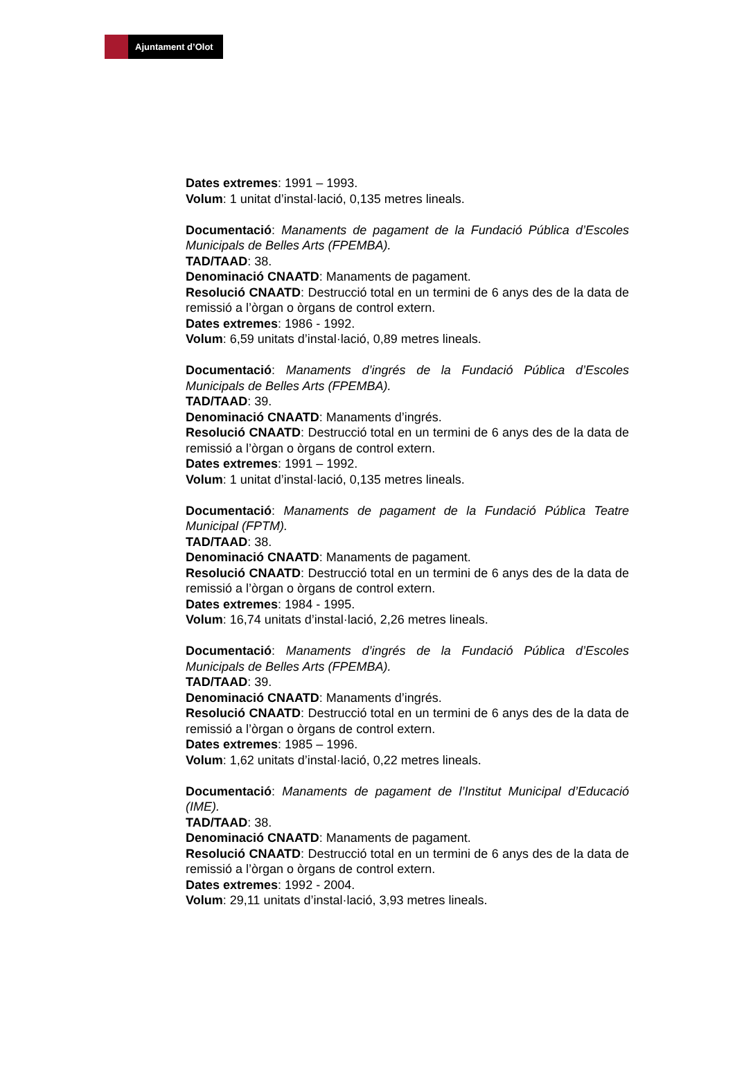Ajuntament d’Olot
Dates extremes: 1991 – 1993.
Volum: 1 unitat d’instal·lació, 0,135 metres lineals.
Documentació: Manaments de pagament de la Fundació Pública d’Escoles Municipals de Belles Arts (FPEMBA).
TAD/TAAD: 38.
Denominació CNAATD: Manaments de pagament.
Resolució CNAATD: Destrucció total en un termini de 6 anys des de la data de remissió a l’òrgan o òrgans de control extern.
Dates extremes: 1986 - 1992.
Volum: 6,59 unitats d’instal·lació, 0,89 metres lineals.
Documentació: Manaments d’ingrés de la Fundació Pública d’Escoles Municipals de Belles Arts (FPEMBA).
TAD/TAAD: 39.
Denominació CNAATD: Manaments d’ingrés.
Resolució CNAATD: Destrucció total en un termini de 6 anys des de la data de remissió a l’òrgan o òrgans de control extern.
Dates extremes: 1991 – 1992.
Volum: 1 unitat d’instal·lació, 0,135 metres lineals.
Documentació: Manaments de pagament de la Fundació Pública Teatre Municipal (FPTM).
TAD/TAAD: 38.
Denominació CNAATD: Manaments de pagament.
Resolució CNAATD: Destrucció total en un termini de 6 anys des de la data de remissió a l’òrgan o òrgans de control extern.
Dates extremes: 1984 - 1995.
Volum: 16,74 unitats d’instal·lació, 2,26 metres lineals.
Documentació: Manaments d’ingrés de la Fundació Pública d’Escoles Municipals de Belles Arts (FPEMBA).
TAD/TAAD: 39.
Denominació CNAATD: Manaments d’ingrés.
Resolució CNAATD: Destrucció total en un termini de 6 anys des de la data de remissió a l’òrgan o òrgans de control extern.
Dates extremes: 1985 – 1996.
Volum: 1,62 unitats d’instal·lació, 0,22 metres lineals.
Documentació: Manaments de pagament de l’Institut Municipal d’Educació (IME).
TAD/TAAD: 38.
Denominació CNAATD: Manaments de pagament.
Resolució CNAATD: Destrucció total en un termini de 6 anys des de la data de remissió a l’òrgan o òrgans de control extern.
Dates extremes: 1992 - 2004.
Volum: 29,11 unitats d’instal·lació, 3,93 metres lineals.